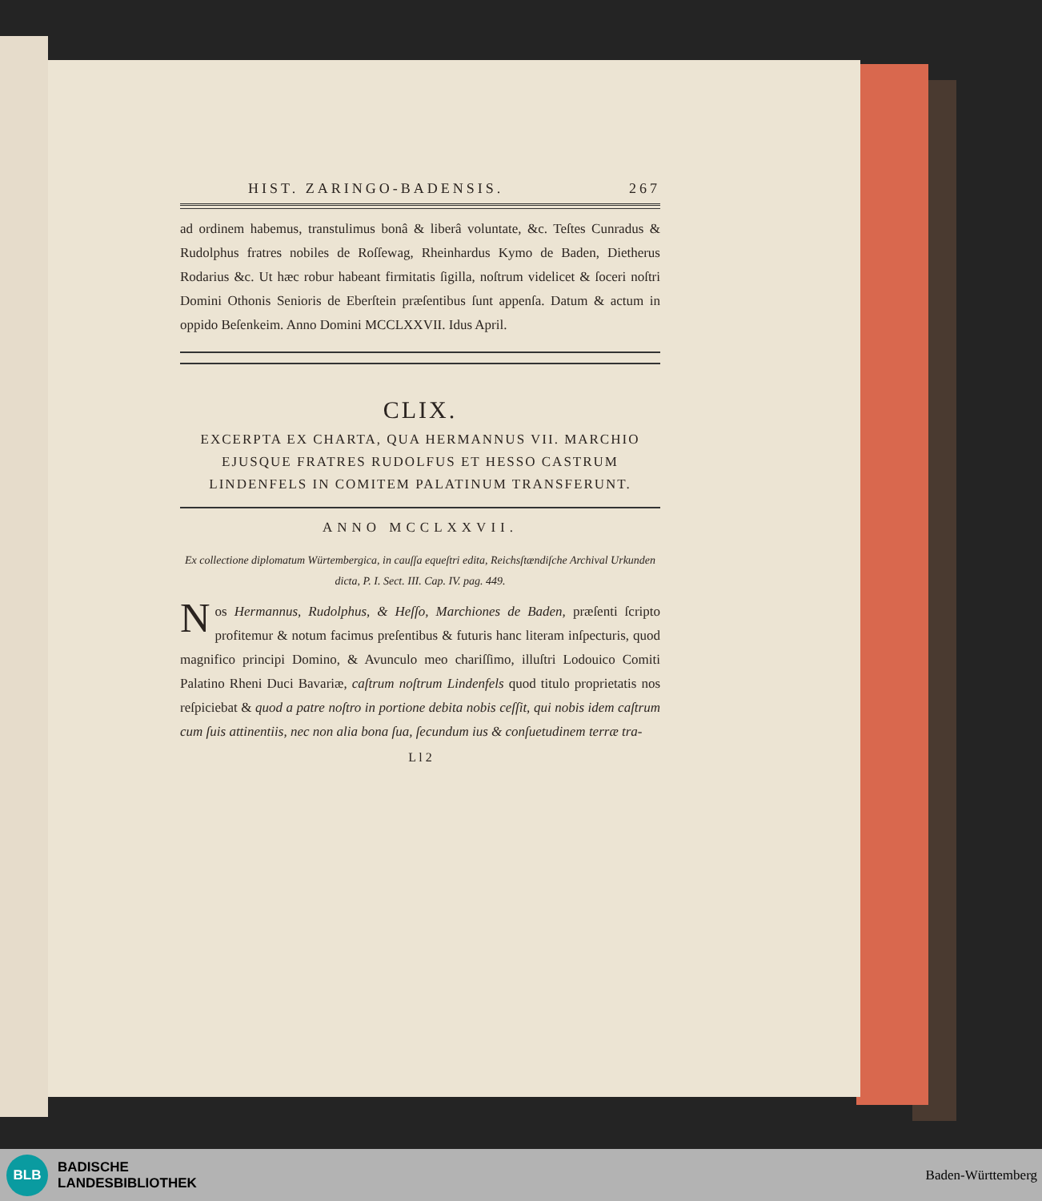HIST. ZARINGO-BADENSIS. 267
ad ordinem habemus, transtulimus bonâ & liberâ voluntate, &c. Teſtes Cunradus & Rudolphus fratres nobiles de Roſſewag, Rheinhardus Kymo de Baden, Dietherus Rodarius &c. Ut hæc robur habeant firmitatis ſigilla, noſtrum videlicet & ſoceri noſtri Domini Othonis Senioris de Eberſtein præſentibus ſunt appenſa. Datum & actum in oppido Beſenkeim. Anno Domini MCCLXXVII. Idus April.
CLIX.
EXCERPTA EX CHARTA, QUA HERMANNUS VII. MARCHIO EJUSQUE FRATRES RUDOLFUS ET HESSO CASTRUM LINDENFELS IN COMITEM PALATINUM TRANSFERUNT.
ANNO MCCLXXVII.
Ex collectione diplomatum Würtembergica, in cauſſa equeſtri edita, Reichsſtændiſche Archival Urkunden dicta, P. I. Sect. III. Cap. IV. pag. 449.
Nos Hermannus, Rudolphus, & Heſſo, Marchiones de Baden, præſenti ſcripto profitemur & notum facimus preſentibus & futuris hanc literam inſpecturis, quod magnifico principi Domino, & Avunculo meo chariſſimo, illuſtri Lodouico Comiti Palatino Rheni Duci Bavariæ, caſtrum noſtrum Lindenfels quod titulo proprietatis nos reſpiciebat & quod a patre noſtro in portione debita nobis ceſſit, qui nobis idem caſtrum cum ſuis attinentiis, nec non alia bona ſua, ſecundum ius & conſuetudinem terræ tra-
L l 2
BLB
BADISCHE
LANDESBIBLIOTHEK
Baden-Württemberg